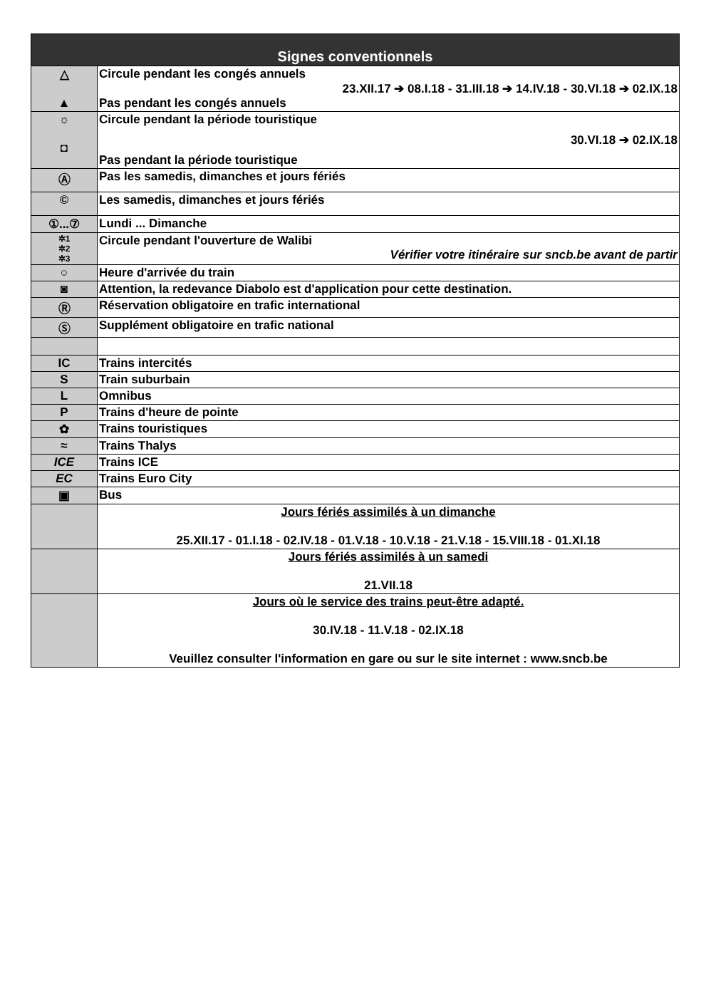| Signes conventionnels | |
| --- | --- |
| △ ▲ | Circule pendant les congés annuels 23.XII.17 ➔ 08.I.18 - 31.III.18 ➔ 14.IV.18 - 30.VI.18 ➔ 02.IX.18 Pas pendant les congés annuels |
| ☼ ◘ | Circule pendant la période touristique 30.VI.18 ➔ 02.IX.18 Pas pendant la période touristique |
| Ⓐ | Pas les samedis, dimanches et jours fériés |
| © | Les samedis, dimanches et jours fériés |
| ①...⑦ | Lundi ... Dimanche |
| ✲1 ✲2 ✲3 | Circule pendant l'ouverture de Walibi Vérifier votre itinéraire sur sncb.be avant de partir |
| ○ | Heure d'arrivée du train |
| ◙ | Attention, la redevance Diabolo est d'application pour cette destination. |
| Ⓡ | Réservation obligatoire en trafic international |
| Ⓢ | Supplément obligatoire en trafic national |
| IC | Trains intercités |
| S | Train suburbain |
| L | Omnibus |
| P | Trains d'heure de pointe |
| ✿ | Trains touristiques |
| ≈ | Trains Thalys |
| ICE | Trains ICE |
| EC | Trains Euro City |
| ▣ | Bus |
| | Jours fériés assimilés à un dimanche 25.XII.17 - 01.I.18 - 02.IV.18 - 01.V.18 - 10.V.18 - 21.V.18 - 15.VIII.18 - 01.XI.18 |
| | Jours fériés assimilés à un samedi 21.VII.18 |
| | Jours où le service des trains peut-être adapté. 30.IV.18 - 11.V.18 - 02.IX.18 Veuillez consulter l'information en gare ou sur le site internet : www.sncb.be |